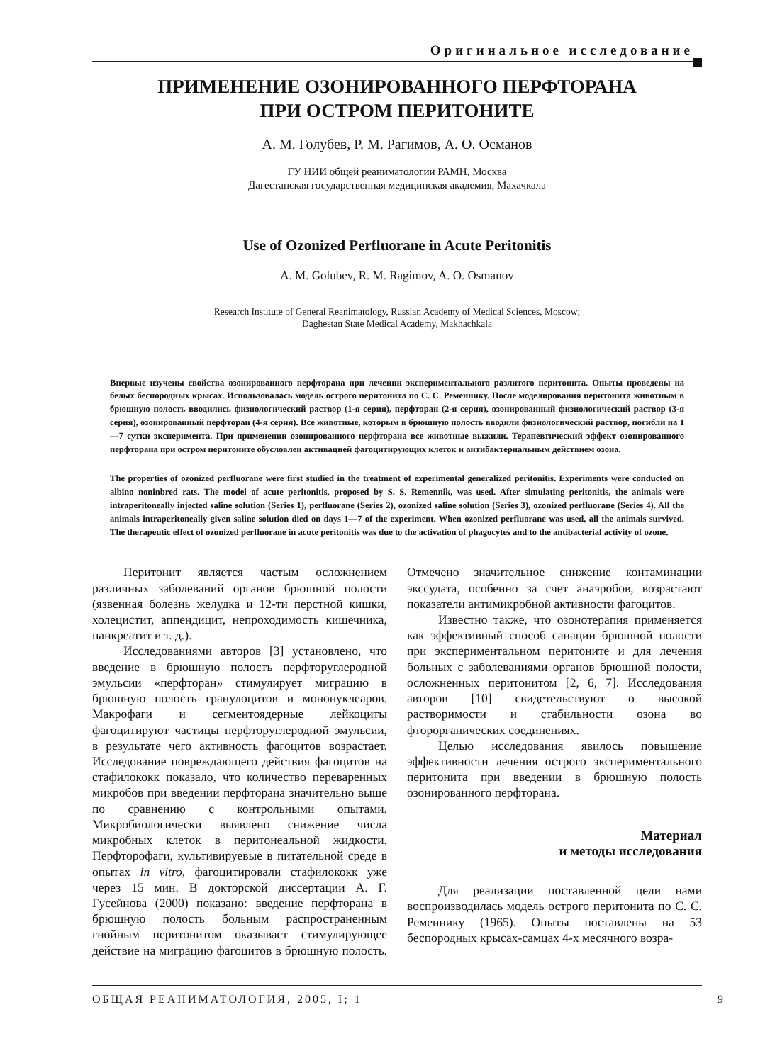Оригинальное исследование
ПРИМЕНЕНИЕ ОЗОНИРОВАННОГО ПЕРФТОРАНА
ПРИ ОСТРОМ ПЕРИТОНИТЕ
А. М. Голубев, Р. М. Рагимов, А. О. Османов
ГУ НИИ общей реаниматологии РАМН, Москва
Дагестанская государственная медицинская академия, Махачкала
Use of Ozonized Perfluorane in Acute Peritonitis
A. M. Golubev, R. M. Ragimov, A. O. Osmanov
Research Institute of General Reanimatology, Russian Academy of Medical Sciences, Moscow;
Daghestan State Medical Academy, Makhachkala
Впервые изучены свойства озонированного перфторана при лечении экспериментального разлитого перитонита. Опыты проведены на белых беспородных крысах. Использовалась модель острого перитонита по С. С. Ременнику. После моделирования перитонита животным в брюшную полость вводились физиологический раствор (1-я серия), перфторан (2-я серия), озонированный физиологический раствор (3-я серия), озонированный перфторан (4-я серия). Все животные, которым в брюшную полость вводили физиологический раствор, погибли на 1—7 сутки эксперимента. При применении озонированного перфторана все животные выжили. Терапевтический эффект озонированного перфторана при остром перитоните обусловлен активацией фагоцитирующих клеток и антибактериальным действием озона.
The properties of ozonized perfluorane were first studied in the treatment of experimental generalized peritonitis. Experiments were conducted on albino noninbred rats. The model of acute peritonitis, proposed by S. S. Remennik, was used. After simulating peritonitis, the animals were intraperitoneally injected saline solution (Series 1), perfluorane (Series 2), ozonized saline solution (Series 3), ozonized perfluorane (Series 4). All the animals intraperitoneally given saline solution died on days 1—7 of the experiment. When ozonized perfluorane was used, all the animals survived. The therapeutic effect of ozonized perfluorane in acute peritonitis was due to the activation of phagocytes and to the antibacterial activity of ozone.
Перитонит является частым осложнением различных заболеваний органов брюшной полости (язвенная болезнь желудка и 12-ти перстной кишки, холецистит, аппендицит, непроходимость кишечника, панкреатит и т. д.).
Исследованиями авторов [3] установлено, что введение в брюшную полость перфторуглеродной эмульсии «перфторан» стимулирует миграцию в брюшную полость гранулоцитов и мононуклеаров. Макрофаги и сегментоядерные лейкоциты фагоцитируют частицы перфторуглеродной эмульсии, в результате чего активность фагоцитов возрастает. Исследование повреждающего действия фагоцитов на стафилококк показало, что количество переваренных микробов при введении перфторана значительно выше по сравнению с контрольными опытами. Микробиологически выявлено снижение числа микробных клеток в перитонеальной жидкости. Перфторофаги, культивируевые в питательной среде в опытах in vitro, фагоцитировали стафилококк уже через 15 мин. В докторской диссертации А. Г. Гусейнова (2000) показано: введение перфторана в брюшную полость больным распространенным гнойным перитонитом оказывает стимулирующее действие на миграцию фагоцитов в брюшную полость. Отмечено значительное снижение контаминации экссудата, особенно за счет анаэробов, возрастают показатели антимикробной активности фагоцитов.
Известно также, что озонотерапия применяется как эффективный способ санации брюшной полости при экспериментальном перитоните и для лечения больных с заболеваниями органов брюшной полости, осложненных перитонитом [2, 6, 7]. Исследования авторов [10] свидетельствуют о высокой растворимости и стабильности озона во фторорганических соединениях.
Целью исследования явилось повышение эффективности лечения острого экспериментального перитонита при введении в брюшную полость озонированного перфторана.
Материал
и методы исследования
Для реализации поставленной цели нами воспроизводилась модель острого перитонита по С. С. Ременнику (1965). Опыты поставлены на 53 беспородных крысах-самцах 4-х месячного возра-
ОБЩАЯ РЕАНИМАТОЛОГИЯ, 2005, I; 1
9